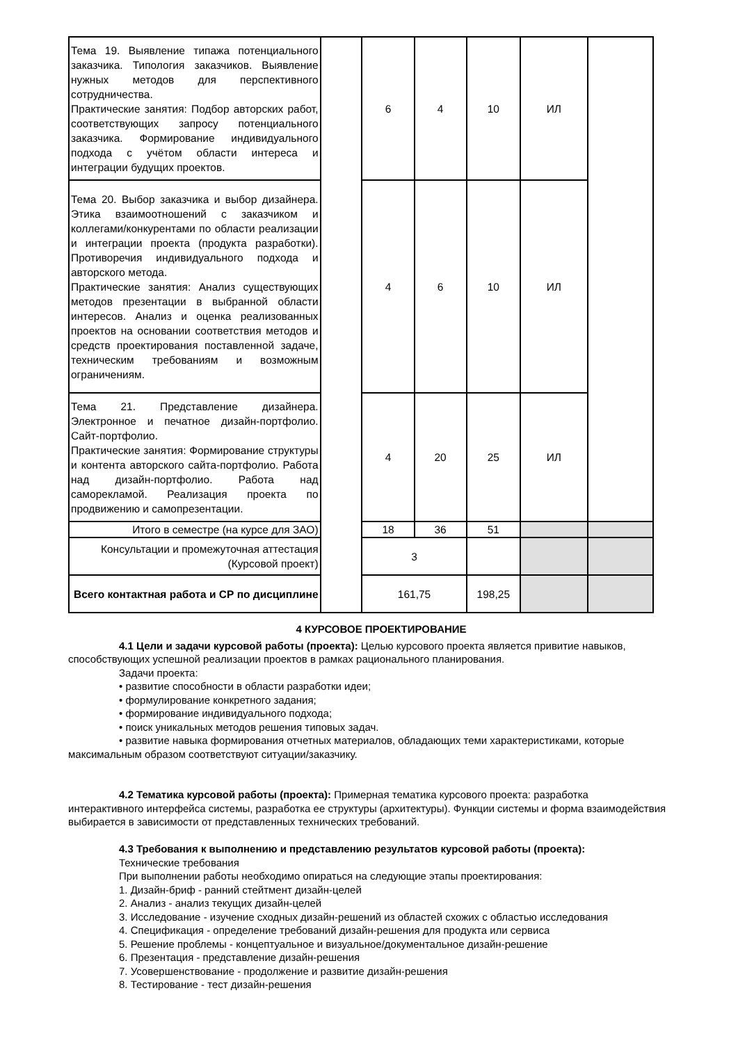| Тема 19. Выявление типажа потенциального заказчика. Типология заказчиков. Выявление нужных методов для перспективного сотрудничества. Практические занятия: Подбор авторских работ, соответствующих запросу потенциального заказчика. Формирование индивидуального подхода с учётом области интереса и интеграции будущих проектов. | | 6 | 4 | 10 | ИЛ | |
| Тема 20. Выбор заказчика и выбор дизайнера. Этика взаимоотношений с заказчиком и коллегами/конкурентами по области реализации и интеграции проекта (продукта разработки). Противоречия индивидуального подхода и авторского метода. Практические занятия: Анализ существующих методов презентации в выбранной области интересов. Анализ и оценка реализованных проектов на основании соответствия методов и средств проектирования поставленной задаче, техническим требованиям и возможным ограничениям. | | 4 | 6 | 10 | ИЛ | |
| Тема 21. Представление дизайнера. Электронное и печатное дизайн-портфолио. Сайт-портфолио. Практические занятия: Формирование структуры и контента авторского сайта-портфолио. Работа над дизайн-портфолио. Работа над саморекламой. Реализация проекта по продвижению и самопрезентации. | | 4 | 20 | 25 | ИЛ | |
| Итого в семестре (на курсе для ЗАО) | | 18 | 36 | 51 | | |
| Консультации и промежуточная аттестация (Курсовой проект) | | 3 | | | | |
| Всего контактная работа и СР по дисциплине | | 161,75 | | 198,25 | | |
4 КУРСОВОЕ ПРОЕКТИРОВАНИЕ
4.1 Цели и задачи курсовой работы (проекта): Целью курсового проекта является привитие навыков,
способствующих успешной реализации проектов в рамках рационального планирования.
Задачи проекта:
• развитие способности в области разработки идеи;
• формулирование конкретного задания;
• формирование индивидуального подхода;
• поиск уникальных методов решения типовых задач.
• развитие навыка формирования отчетных материалов, обладающих теми характеристиками, которые
максимальным образом соответствуют ситуации/заказчику.
4.2 Тематика курсовой работы (проекта): Примерная тематика курсового проекта: разработка
интерактивного интерфейса системы, разработка ее структуры (архитектуры). Функции системы и форма взаимодействия выбирается в зависимости от представленных технических требований.
4.3 Требования к выполнению и представлению результатов курсовой работы (проекта):
Технические требования
При выполнении работы необходимо опираться на следующие этапы проектирования:
1. Дизайн-бриф - ранний стейтмент дизайн-целей
2. Анализ - анализ текущих дизайн-целей
3. Исследование - изучение сходных дизайн-решений из областей схожих с областью исследования
4. Спецификация - определение требований дизайн-решения для продукта или сервиса
5. Решение проблемы - концептуальное и визуальное/документальное дизайн-решение
6. Презентация - представление дизайн-решения
7. Усовершенствование - продолжение и развитие дизайн-решения
8. Тестирование - тест дизайн-решения